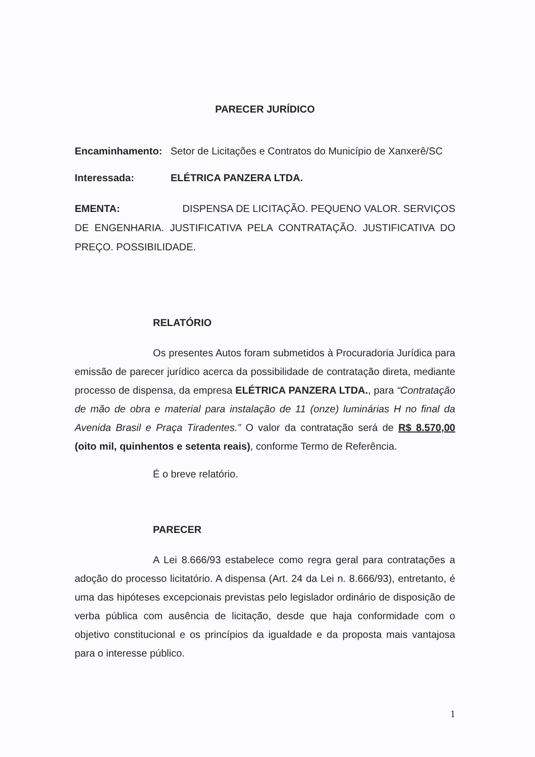PARECER JURÍDICO
Encaminhamento: Setor de Licitações e Contratos do Município de Xanxerê/SC
Interessada: ELÉTRICA PANZERA LTDA.
EMENTA: DISPENSA DE LICITAÇÃO. PEQUENO VALOR. SERVIÇOS DE ENGENHARIA. JUSTIFICATIVA PELA CONTRATAÇÃO. JUSTIFICATIVA DO PREÇO. POSSIBILIDADE.
RELATÓRIO
Os presentes Autos foram submetidos à Procuradoria Jurídica para emissão de parecer jurídico acerca da possibilidade de contratação direta, mediante processo de dispensa, da empresa ELÉTRICA PANZERA LTDA., para “Contratação de mão de obra e material para instalação de 11 (onze) luminárias H no final da Avenida Brasil e Praça Tiradentes.” O valor da contratação será de R$ 8.570,00 (oito mil, quinhentos e setenta reais), conforme Termo de Referência.
É o breve relatório.
PARECER
A Lei 8.666/93 estabelece como regra geral para contratações a adoção do processo licitatório. A dispensa (Art. 24 da Lei n. 8.666/93), entretanto, é uma das hipóteses excepcionais previstas pelo legislador ordinário de disposição de verba pública com ausência de licitação, desde que haja conformidade com o objetivo constitucional e os princípios da igualdade e da proposta mais vantajosa para o interesse público.
1